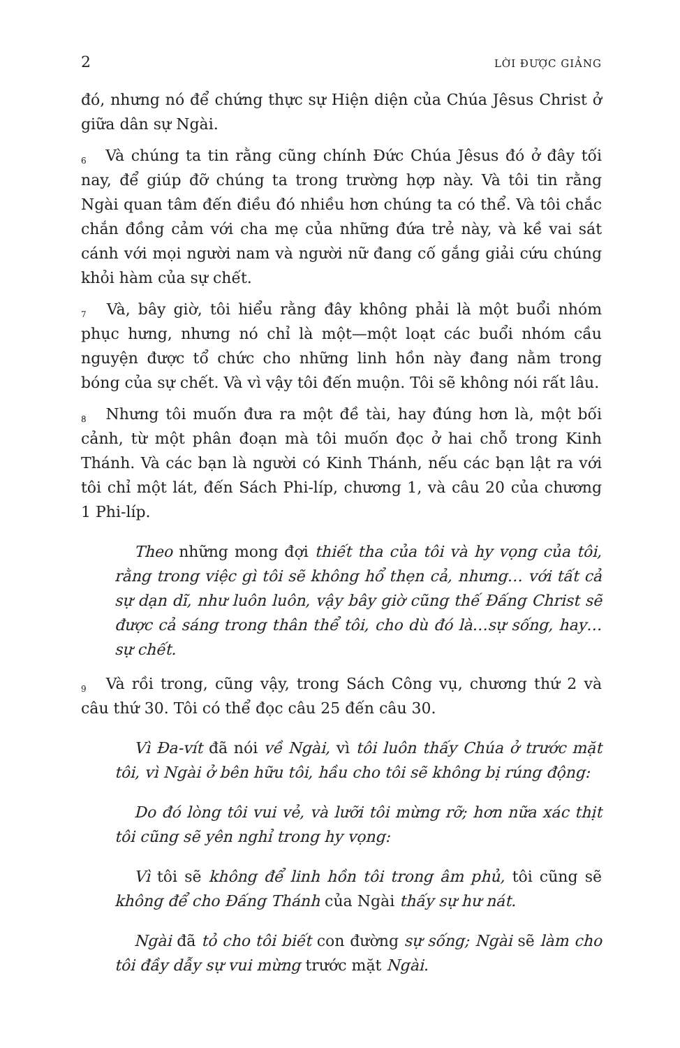2 LỜI ĐƯỢC GIẢNG
đó, nhưng nó để chứng thực sự Hiện diện của Chúa Jêsus Christ ở giữa dân sự Ngài.
<sup>6</sup> Và chúng ta tin rằng cũng chính Đức Chúa Jêsus đó ở đây tối nay, để giúp đỡ chúng ta trong trường hợp này. Và tôi tin rằng Ngài quan tâm đến điều đó nhiều hơn chúng ta có thể. Và tôi chắc chắn đồng cảm với cha mẹ của những đứa trẻ này, và kề vai sát cánh với mọi người nam và người nữ đang cố gắng giải cứu chúng khỏi hàm của sự chết.
<sup>7</sup> Và, bây giờ, tôi hiểu rằng đây không phải là một buổi nhóm phục hưng, nhưng nó chỉ là một—một loạt các buổi nhóm cầu nguyện được tổ chức cho những linh hồn này đang nằm trong bóng của sự chết. Và vì vậy tôi đến muộn. Tôi sẽ không nói rất lâu.
<sup>8</sup> Nhưng tôi muốn đưa ra một đề tài, hay đúng hơn là, một bối cảnh, từ một phân đoạn mà tôi muốn đọc ở hai chỗ trong Kinh Thánh. Và các bạn là người có Kinh Thánh, nếu các bạn lật ra với tôi chỉ một lát, đến Sách Phi-líp, chương 1, và câu 20 của chương 1 Phi-líp.
Theo những mong đợi thiết tha của tôi và hy vọng của tôi, rằng trong việc gì tôi sẽ không hổ thẹn cả, nhưng… với tất cả sự dạn dĩ, như luôn luôn, vậy bây giờ cũng thế Đấng Christ sẽ được cả sáng trong thân thể tôi, cho dù đó là…sự sống, hay…sự chết.
<sup>9</sup> Và rồi trong, cũng vậy, trong Sách Công vụ, chương thứ 2 và câu thứ 30. Tôi có thể đọc câu 25 đến câu 30.
Vì Đa-vít đã nói về Ngài, vì tôi luôn thấy Chúa ở trước mặt tôi, vì Ngài ở bên hữu tôi, hầu cho tôi sẽ không bị rúng động:
Do đó lòng tôi vui vẻ, và lưỡi tôi mừng rỡ; hơn nữa xác thịt tôi cũng sẽ yên nghỉ trong hy vọng:
Vì tôi sẽ không để linh hồn tôi trong âm phủ, tôi cũng sẽ không để cho Đấng Thánh của Ngài thấy sự hư nát.
Ngài đã tỏ cho tôi biết con đường sự sống; Ngài sẽ làm cho tôi đầy dẫy sự vui mừng trước mặt Ngài.